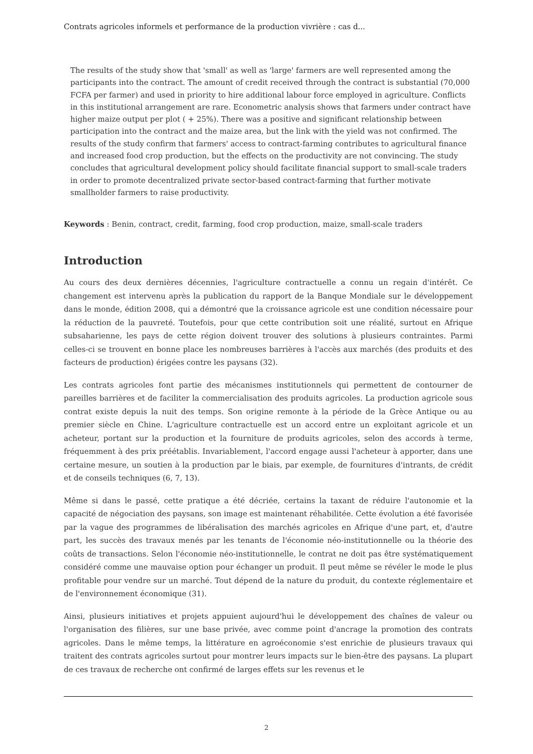Contrats agricoles informels et performance de la production vivrière : cas d...
The results of the study show that 'small' as well as 'large' farmers are well represented among the participants into the contract. The amount of credit received through the contract is substantial (70,000 FCFA per farmer) and used in priority to hire additional labour force employed in agriculture. Conflicts in this institutional arrangement are rare. Econometric analysis shows that farmers under contract have higher maize output per plot ( + 25%). There was a positive and significant relationship between participation into the contract and the maize area, but the link with the yield was not confirmed. The results of the study confirm that farmers' access to contract-farming contributes to agricultural finance and increased food crop production, but the effects on the productivity are not convincing. The study concludes that agricultural development policy should facilitate financial support to small-scale traders in order to promote decentralized private sector-based contract-farming that further motivate smallholder farmers to raise productivity.
Keywords : Benin, contract, credit, farming, food crop production, maize, small-scale traders
Introduction
Au cours des deux dernières décennies, l'agriculture contractuelle a connu un regain d'intérêt. Ce changement est intervenu après la publication du rapport de la Banque Mondiale sur le développement dans le monde, édition 2008, qui a démontré que la croissance agricole est une condition nécessaire pour la réduction de la pauvreté. Toutefois, pour que cette contribution soit une réalité, surtout en Afrique subsaharienne, les pays de cette région doivent trouver des solutions à plusieurs contraintes. Parmi celles-ci se trouvent en bonne place les nombreuses barrières à l'accès aux marchés (des produits et des facteurs de production) érigées contre les paysans (32).
Les contrats agricoles font partie des mécanismes institutionnels qui permettent de contourner de pareilles barrières et de faciliter la commercialisation des produits agricoles. La production agricole sous contrat existe depuis la nuit des temps. Son origine remonte à la période de la Grèce Antique ou au premier siècle en Chine. L'agriculture contractuelle est un accord entre un exploitant agricole et un acheteur, portant sur la production et la fourniture de produits agricoles, selon des accords à terme, fréquemment à des prix préétablis. Invariablement, l'accord engage aussi l'acheteur à apporter, dans une certaine mesure, un soutien à la production par le biais, par exemple, de fournitures d'intrants, de crédit et de conseils techniques (6, 7, 13).
Même si dans le passé, cette pratique a été décriée, certains la taxant de réduire l'autonomie et la capacité de négociation des paysans, son image est maintenant réhabilitée. Cette évolution a été favorisée par la vague des programmes de libéralisation des marchés agricoles en Afrique d'une part, et, d'autre part, les succès des travaux menés par les tenants de l'économie néo-institutionnelle ou la théorie des coûts de transactions. Selon l'économie néo-institutionnelle, le contrat ne doit pas être systématiquement considéré comme une mauvaise option pour échanger un produit. Il peut même se révéler le mode le plus profitable pour vendre sur un marché. Tout dépend de la nature du produit, du contexte réglementaire et de l'environnement économique (31).
Ainsi, plusieurs initiatives et projets appuient aujourd'hui le développement des chaînes de valeur ou l'organisation des filières, sur une base privée, avec comme point d'ancrage la promotion des contrats agricoles. Dans le même temps, la littérature en agroéconomie s'est enrichie de plusieurs travaux qui traitent des contrats agricoles surtout pour montrer leurs impacts sur le bien-être des paysans. La plupart de ces travaux de recherche ont confirmé de larges effets sur les revenus et le
2